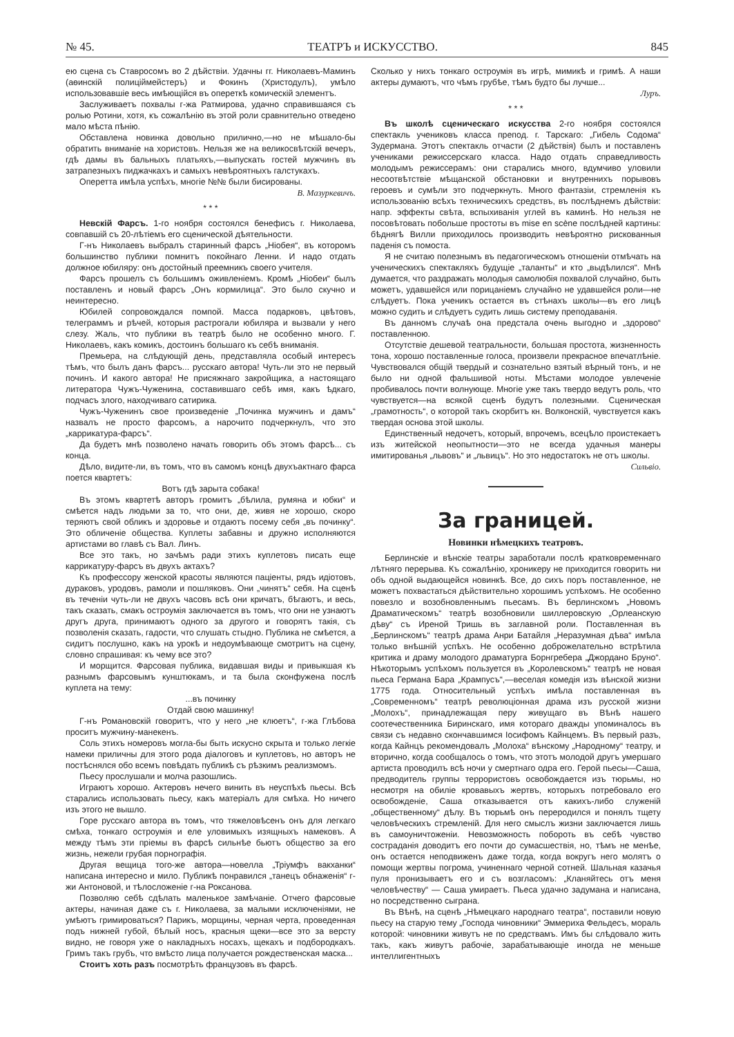№ 45. ТЕАТРЪ и ИСКУССТВО. 845
ею сцена съ Ставросомъ во 2 дѣйствіи. Удачны гг. Николаевъ-Маминъ (аѳинскій полиціймейстеръ) и Фокинъ (Христодулъ), умѣло использовавшіе весь имѣющійся въ опереткѣ комическій элементъ.
Заслуживаетъ похвалы г-жа Ратмирова, удачно справившаяся съ ролью Ротини, хотя, къ сожалѣнію въ этой роли сравнительно отведено мало мѣста пѣнію.
Обставлена новинка довольно прилично,—но не мѣшало-бы обратить вниманіе на хористовъ. Нельзя же на великосвѣтскій вечеръ, гдѣ дамы въ бальныхъ платьяхъ,—выпускать гостей мужчинъ въ затрапезныхъ пиджачкахъ и самыхъ невѣроятныхъ галстукахъ.
Оперетта имѣла успѣхъ, многіе №№ были бисированы.
В. Мазуркевичъ.
* * *
Невскій Фарсъ. 1-го ноября состоялся бенефисъ г. Николаева, совпавшій съ 20-лѣтіемъ его сценической дѣятельности.
Г-нъ Николаевъ выбралъ старинный фарсъ „Ніобея“, въ которомъ большинство публики помнитъ покойнаго Ленни. И надо отдать должное юбиляру: онъ достойный преемникъ своего учителя.
Фарсъ прошелъ съ большимъ оживленіемъ. Кромѣ „Ніобеи“ былъ поставленъ и новый фарсъ „Онъ кормилица“. Это было скучно и неинтересно.
Юбилей сопровождался помпой. Масса подарковъ, цвѣтовъ, телеграммъ и рѣчей, которыя растрогали юбиляра и вызвали у него слезу. Жаль, что публики въ театрѣ было не особенно много. Г. Николаевъ, какъ комикъ, достоинъ большаго къ себѣ вниманія.
Премьера, на слѣдующій день, представляла особый интересъ тѣмъ, что былъ данъ фарсъ... русскаго автора! Чуть-ли это не первый починъ. И какого автора! Не присяжнаго закройщика, а настоящаго литератора Чужъ-Чуженина, составившаго себѣ имя, какъ ѣдкаго, подчасъ злого, находчиваго сатирика.
Чужъ-Чуженинъ свое произведеніе „Починка мужчинъ и дамъ“ назвалъ не просто фарсомъ, а нарочито подчеркнулъ, что это „каррикатура-фарсъ“.
Да будетъ мнѣ позволено начать говорить объ этомъ фарсѣ... съ конца.
Дѣло, видите-ли, въ томъ, что въ самомъ концѣ двухъактнаго фарса поется квартетъ:
Вотъ гдѣ зарыта собака!
Въ этомъ квартетѣ авторъ громитъ „бѣлила, румяна и юбки“ и смѣется надъ людьми за то, что они, де, живя не хорошо, скоро теряютъ свой обликъ и здоровье и отдаютъ посему себя „въ починку“. Это обличеніе общества. Куплеты забавны и дружно исполняются артистами во главѣ съ Вал. Линъ.
Все это такъ, но зачѣмъ ради этихъ куплетовъ писать еще каррикатуру-фарсъ въ двухъ актахъ?
Къ профессору женской красоты являются паціенты, рядъ идіотовъ, дураковъ, уродовъ, рамоли и пошляковъ. Они „чинятъ“ себя. На сценѣ въ теченіи чуть-ли не двухъ часовъ всѣ они кричатъ, бѣгаютъ, и весь, такъ сказать, смакъ остроумія заключается въ томъ, что они не узнаютъ другъ друга, принимаютъ одного за другого и говорятъ такія, съ позволенія сказать, гадости, что слушать стыдно. Публика не смѣется, а сидитъ послушно, какъ на урокѣ и недоумѣвающе смотритъ на сцену, словно спрашивая: къ чему все это?
И морщится. Фарсовая публика, видавшая виды и привыкшая къ разнымъ фарсовымъ кунштюкамъ, и та была сконфужена послѣ куплета на тему:
...въ починку
Отдай свою машинку!
Г-нъ Романовскій говоритъ, что у него „не клюетъ“, г-жа Глѣбова проситъ мужчину-манекенъ.
Соль этихъ номеровъ могла-бы быть искусно скрыта и только легкіе намеки приличны для этого рода діалоговъ и куплетовъ, но авторъ не постѣснялся обо всемъ повѣдать публикѣ съ рѣзкимъ реализмомъ.
Пьесу прослушали и молча разошлись.
Играютъ хорошо. Актеровъ нечего винить въ неуспѣхѣ пьесы. Всѣ старались использовать пьесу, какъ матеріалъ для смѣха. Но ничего изъ этого не вышло.
Горе русскаго автора въ томъ, что тяжеловѣсенъ онъ для легкаго смѣха, тонкаго остроумія и еле уловимыхъ изящныхъ намековъ. А между тѣмъ эти пріемы въ фарсѣ сильнѣе бьютъ общество за его жизнь, нежели грубая порнографія.
Другая вещица того-же автора—новелла „Тріумфъ вакханки“ написана интересно и мило. Публикѣ понравился „танецъ обнаженія“ г-жи Антоновой, и тѣлосложеніе г-на Роксанова.
Позволяю себѣ сдѣлать маленькое замѣчаніе. Отчего фарсовые актеры, начиная даже съ г. Николаева, за малыми исключеніями, не умѣютъ гримироваться? Парикъ, морщины, черная черта, проведенная подъ нижней губой, бѣлый носъ, красныя щеки—все это за версту видно, не говоря уже о накладныхъ носахъ, щекахъ и подбородкахъ. Гримъ такъ грубъ, что вмѣсто лица получается рождественская маска...
Стоитъ хоть разъ посмотрѣть французовъ въ фарсѣ.
Сколько у нихъ тонкаго остроумія въ игрѣ, мимикѣ и гримѣ. А наши актеры думаютъ, что чѣмъ грубѣе, тѣмъ будто бы лучше...
Луръ.
* * *
Въ школѣ сценическаго искусства 2-го ноября состоялся спектакль учениковъ класса препод. г. Тарскаго: „Гибель Содома“ Зудермана. Этотъ спектакль отчасти (2 дѣйствія) былъ и поставленъ учениками режиссерскаго класса. Надо отдать справедливость молодымъ режиссерамъ: они старались много, вдумчиво уловили несоотвѣтствіе мѣщанской обстановки и внутреннихъ порывовъ героевъ и сумѣли это подчеркнуть. Много фантазіи, стремленія къ использованію всѣхъ техническихъ средствъ, въ послѣднемъ дѣйствіи: напр. эффекты свѣта, вспыхиванія углей въ каминѣ. Но нельзя не посовѣтовать побольше простоты въ mise en scène послѣдней картины: бѣднягѣ Вилли приходилось производить невѣроятно рискованныя паденія съ помоста.
Я не считаю полезнымъ въ педагогическомъ отношеніи отмѣчать на ученическихъ спектакляхъ будущіе „таланты“ и кто „выдѣлился“. Мнѣ думается, что раздражать молодыя самолюбія похвалой случайно, быть можетъ, удавшейся или порицаніемъ случайно не удавшейся роли—не слѣдуетъ. Пока ученикъ остается въ стѣнахъ школы—въ его лицѣ можно судить и слѣдуетъ судить лишь систему преподаванія.
Въ данномъ случаѣ она предстала очень выгодно и „здорово“ поставленною.
Отсутствіе дешевой театральности, большая простота, жизненность тона, хорошо поставленные голоса, произвели прекрасное впечатлѣніе. Чувствовался общій твердый и сознательно взятый вѣрный тонъ, и не было ни одной фальшивой ноты. Мѣстами молодое увлеченіе пробивалось почти волнующе. Многіе уже такъ твердо ведутъ роль, что чувствуется—на всякой сценѣ будутъ полезными. Сценическая „грамотность“, о которой такъ скорбитъ кн. Волконскій, чувствуется какъ твердая основа этой школы.
Единственный недочетъ, который, впрочемъ, всецѣло проистекаетъ изъ житейской неопытности—это не всегда удачныя манеры имитированья „львовъ“ и „львицъ“. Но это недостатокъ не отъ школы.
Сильвіо.
За границей.
Новинки нѣмецкихъ театровъ.
Берлинскіе и вѣнскіе театры заработали послѣ кратковременнаго лѣтняго перерыва. Къ сожалѣнію, хроникеру не приходится говорить ни объ одной выдающейся новинкѣ. Все, до сихъ поръ поставленное, не можетъ похвастаться дѣйствительно хорошимъ успѣхомъ. Не особенно повезло и возобновленнымъ пьесамъ. Въ берлинскомъ „Новомъ Драматическомъ“ театрѣ возобновили шиллеровскую „Орлеанскую дѣву“ съ Иреной Тришь въ заглавной роли. Поставленная въ „Берлинскомъ“ театрѣ драма Анри Батайля „Неразумная дѣва“ имѣла только внѣшній успѣхъ. Не особенно доброжелательно встрѣтила критика и драму молодого драматурга Борнгребера „Джордано Бруно“. Нѣкоторымъ успѣхомъ пользуется въ „Королевскомъ“ театрѣ не новая пьеса Германа Бара „Крампусъ“,—веселая комедія изъ вѣнской жизни 1775 года. Относительный успѣхъ имѣла поставленная въ „Современномъ“ театрѣ революціонная драма изъ русской жизни „Молохъ“, принадлежащая перу живущаго въ Вѣнѣ нашего соотечественника Биринскаго, имя котораго дважды упоминалось въ связи съ недавно скончавшимся Іосифомъ Кайнцемъ. Въ первый разъ, когда Кайнцъ рекомендовалъ „Молоха“ вѣнскому „Народному“ театру, и вторично, когда сообщалось о томъ, что этотъ молодой другъ умершаго артиста проводилъ всѣ ночи у смертнаго одра его. Герой пьесы—Саша, предводитель группы террористовъ освобождается изъ тюрьмы, но несмотря на обиліе кровавыхъ жертвъ, которыхъ потребовало его освобожденіе, Саша отказывается отъ какихъ-либо служеній „общественному“ дѣлу. Въ тюрьмѣ онъ переродился и понялъ тщету человѣческихъ стремленій. Для него смыслъ жизни заключается лишь въ самоуничтоженіи. Невозможность побороть въ себѣ чувство состраданія доводитъ его почти до сумасшествія, но, тѣмъ не менѣе, онъ остается неподвиженъ даже тогда, когда вокругъ него молятъ о помощи жертвы погрома, учиненнаго черной сотней. Шальная казачья пуля пронизываетъ его и съ возгласомъ: „Кланяйтесь отъ меня человѣчеству“ — Саша умираетъ. Пьеса удачно задумана и написана, но посредственно сыграна.
Въ Вѣнѣ, на сценѣ „Нѣмецкаго народнаго театра“, поставили новую пьесу на старую тему „Господа чиновники“ Эммериха Фельдесъ, мораль которой: чиновники живутъ не по средствамъ. Имъ бы слѣдовало жить такъ, какъ живутъ рабочіе, зарабатывающіе иногда не меньше интеллигентныхъ